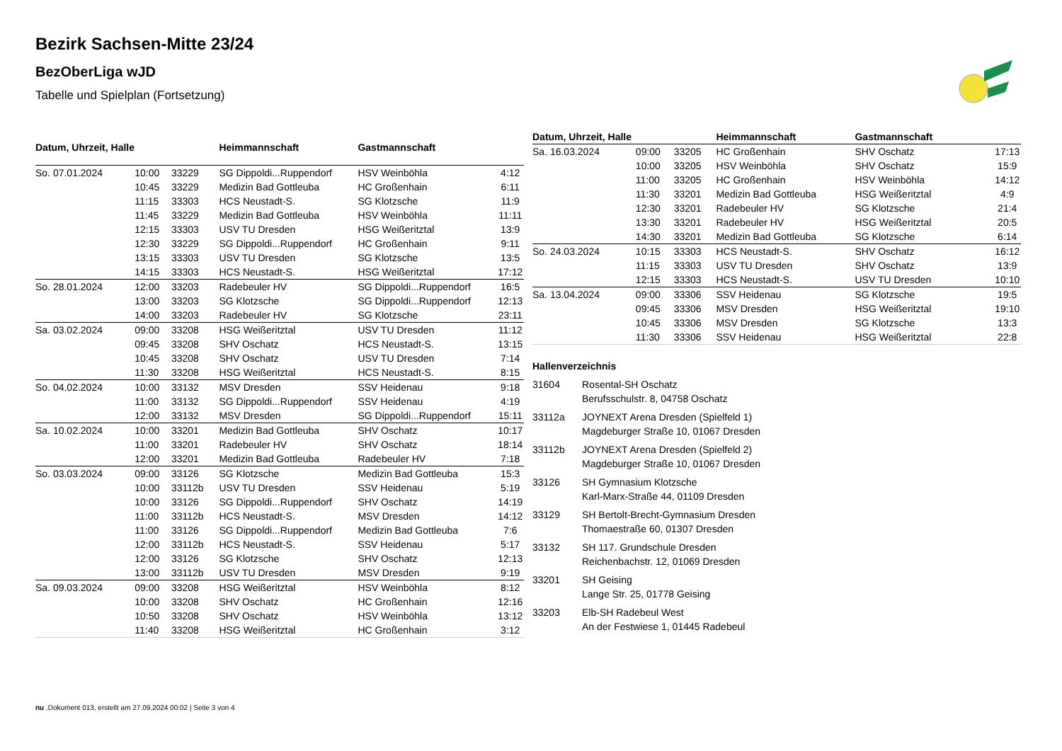Bezirk Sachsen-Mitte 23/24
BezOberLiga wJD
Tabelle und Spielplan (Fortsetzung)
| Datum, Uhrzeit, Halle | | | Heimmannschaft | Gastmannschaft | |
| --- | --- | --- | --- | --- | --- |
| So. 07.01.2024 | 10:00 | 33229 | SG Dippoldi...Ruppendorf | HSV Weinböhla | 4:12 |
| | 10:45 | 33229 | Medizin Bad Gottleuba | HC Großenhain | 6:11 |
| | 11:15 | 33303 | HCS Neustadt-S. | SG Klotzsche | 11:9 |
| | 11:45 | 33229 | Medizin Bad Gottleuba | HSV Weinböhla | 11:11 |
| | 12:15 | 33303 | USV TU Dresden | HSG Weißeritztal | 13:9 |
| | 12:30 | 33229 | SG Dippoldi...Ruppendorf | HC Großenhain | 9:11 |
| | 13:15 | 33303 | USV TU Dresden | SG Klotzsche | 13:5 |
| | 14:15 | 33303 | HCS Neustadt-S. | HSG Weißeritztal | 17:12 |
| So. 28.01.2024 | 12:00 | 33203 | Radebeuler HV | SG Dippoldi...Ruppendorf | 16:5 |
| | 13:00 | 33203 | SG Klotzsche | SG Dippoldi...Ruppendorf | 12:13 |
| | 14:00 | 33203 | Radebeuler HV | SG Klotzsche | 23:11 |
| Sa. 03.02.2024 | 09:00 | 33208 | HSG Weißeritztal | USV TU Dresden | 11:12 |
| | 09:45 | 33208 | SHV Oschatz | HCS Neustadt-S. | 13:15 |
| | 10:45 | 33208 | SHV Oschatz | USV TU Dresden | 7:14 |
| | 11:30 | 33208 | HSG Weißeritztal | HCS Neustadt-S. | 8:15 |
| So. 04.02.2024 | 10:00 | 33132 | MSV Dresden | SSV Heidenau | 9:18 |
| | 11:00 | 33132 | SG Dippoldi...Ruppendorf | SSV Heidenau | 4:19 |
| | 12:00 | 33132 | MSV Dresden | SG Dippoldi...Ruppendorf | 15:11 |
| Sa. 10.02.2024 | 10:00 | 33201 | Medizin Bad Gottleuba | SHV Oschatz | 10:17 |
| | 11:00 | 33201 | Radebeuler HV | SHV Oschatz | 18:14 |
| | 12:00 | 33201 | Medizin Bad Gottleuba | Radebeuler HV | 7:18 |
| So. 03.03.2024 | 09:00 | 33126 | SG Klotzsche | Medizin Bad Gottleuba | 15:3 |
| | 10:00 | 33112b | USV TU Dresden | SSV Heidenau | 5:19 |
| | 10:00 | 33126 | SG Dippoldi...Ruppendorf | SHV Oschatz | 14:19 |
| | 11:00 | 33112b | HCS Neustadt-S. | MSV Dresden | 14:12 |
| | 11:00 | 33126 | SG Dippoldi...Ruppendorf | Medizin Bad Gottleuba | 7:6 |
| | 12:00 | 33112b | HCS Neustadt-S. | SSV Heidenau | 5:17 |
| | 12:00 | 33126 | SG Klotzsche | SHV Oschatz | 12:13 |
| | 13:00 | 33112b | USV TU Dresden | MSV Dresden | 9:19 |
| Sa. 09.03.2024 | 09:00 | 33208 | HSG Weißeritztal | HSV Weinböhla | 8:12 |
| | 10:00 | 33208 | SHV Oschatz | HC Großenhain | 12:16 |
| | 10:50 | 33208 | SHV Oschatz | HSV Weinböhla | 13:12 |
| | 11:40 | 33208 | HSG Weißeritztal | HC Großenhain | 3:12 |
| Datum, Uhrzeit, Halle | | | Heimmannschaft | Gastmannschaft | |
| --- | --- | --- | --- | --- | --- |
| Sa. 16.03.2024 | 09:00 | 33205 | HC Großenhain | SHV Oschatz | 17:13 |
| | 10:00 | 33205 | HSV Weinböhla | SHV Oschatz | 15:9 |
| | 11:00 | 33205 | HC Großenhain | HSV Weinböhla | 14:12 |
| | 11:30 | 33201 | Medizin Bad Gottleuba | HSG Weißeritztal | 4:9 |
| | 12:30 | 33201 | Radebeuler HV | SG Klotzsche | 21:4 |
| | 13:30 | 33201 | Radebeuler HV | HSG Weißeritztal | 20:5 |
| | 14:30 | 33201 | Medizin Bad Gottleuba | SG Klotzsche | 6:14 |
| So. 24.03.2024 | 10:15 | 33303 | HCS Neustadt-S. | SHV Oschatz | 16:12 |
| | 11:15 | 33303 | USV TU Dresden | SHV Oschatz | 13:9 |
| | 12:15 | 33303 | HCS Neustadt-S. | USV TU Dresden | 10:10 |
| Sa. 13.04.2024 | 09:00 | 33306 | SSV Heidenau | SG Klotzsche | 19:5 |
| | 09:45 | 33306 | MSV Dresden | HSG Weißeritztal | 19:10 |
| | 10:45 | 33306 | MSV Dresden | SG Klotzsche | 13:3 |
| | 11:30 | 33306 | SSV Heidenau | HSG Weißeritztal | 22:8 |
Hallenverzeichnis
31604 Rosental-SH Oschatz
Berufsschulstr. 8, 04758 Oschatz
33112a JOYNEXT Arena Dresden (Spielfeld 1)
Magdeburger Straße 10, 01067 Dresden
33112b JOYNEXT Arena Dresden (Spielfeld 2)
Magdeburger Straße 10, 01067 Dresden
33126 SH Gymnasium Klotzsche
Karl-Marx-Straße 44, 01109 Dresden
33129 SH Bertolt-Brecht-Gymnasium Dresden
Thomaestraße 60, 01307 Dresden
33132 SH 117. Grundschule Dresden
Reichenbachstr. 12, 01069 Dresden
33201 SH Geising
Lange Str. 25, 01778 Geising
33203 Elb-SH Radebeul West
An der Festwiese 1, 01445 Radebeul
nu .Dokument 013, erstellt am 27.09.2024 00:02 | Seite 3 von 4